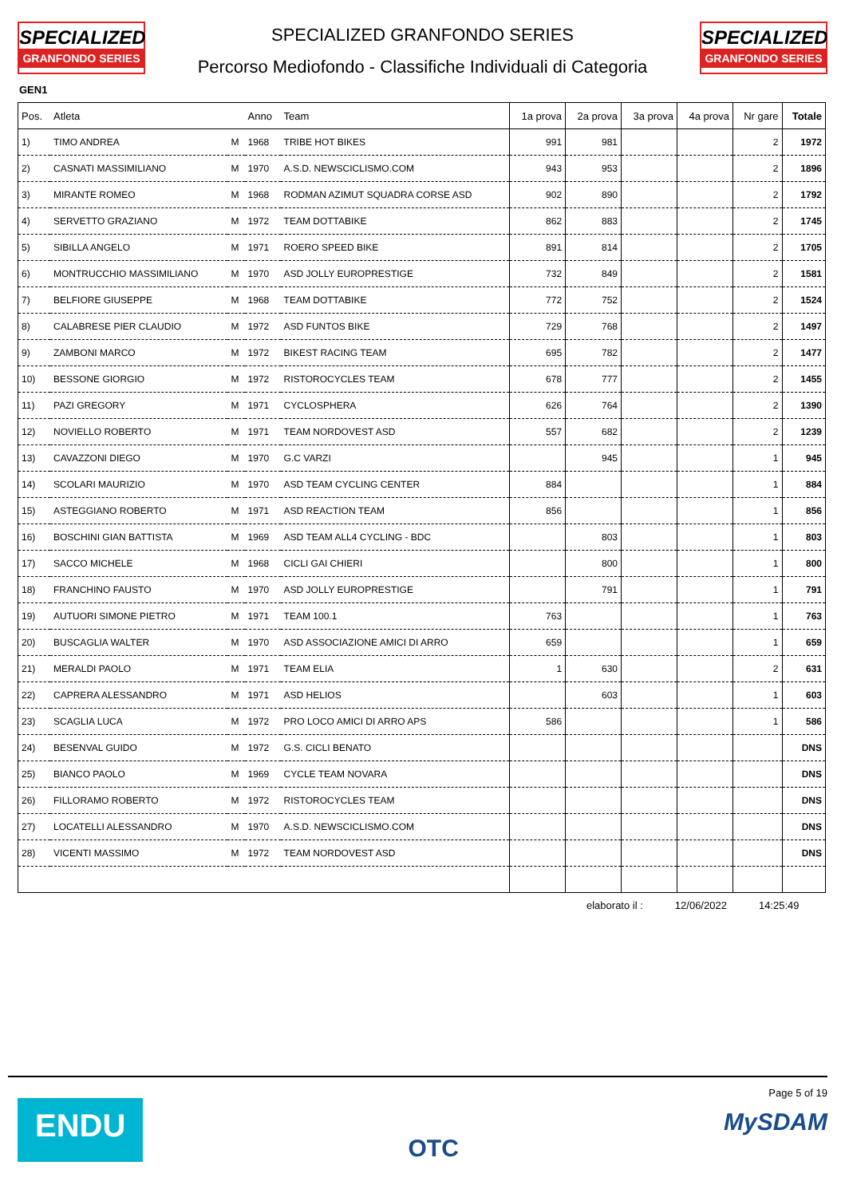SPECIALIZED
GRANFONDO SERIES
SPECIALIZED GRANFONDO SERIES
Percorso Mediofondo - Classifiche Individuali di Categoria
SPECIALIZED
GRANFONDO SERIES
GEN1
| Pos. | Atleta | | Anno | Team | 1a prova | 2a prova | 3a prova | 4a prova | Nr gare | Totale |
| --- | --- | --- | --- | --- | --- | --- | --- | --- | --- | --- |
| 1) | TIMO ANDREA | M | 1968 | TRIBE HOT BIKES | 991 | 981 | | | 2 | 1972 |
| 2) | CASNATI MASSIMILIANO | M | 1970 | A.S.D. NEWSCICLISMO.COM | 943 | 953 | | | 2 | 1896 |
| 3) | MIRANTE ROMEO | M | 1968 | RODMAN AZIMUT SQUADRA CORSE ASD | 902 | 890 | | | 2 | 1792 |
| 4) | SERVETTO GRAZIANO | M | 1972 | TEAM DOTTABIKE | 862 | 883 | | | 2 | 1745 |
| 5) | SIBILLA ANGELO | M | 1971 | ROERO SPEED BIKE | 891 | 814 | | | 2 | 1705 |
| 6) | MONTRUCCHIO MASSIMILIANO | M | 1970 | ASD JOLLY EUROPRESTIGE | 732 | 849 | | | 2 | 1581 |
| 7) | BELFIORE GIUSEPPE | M | 1968 | TEAM DOTTABIKE | 772 | 752 | | | 2 | 1524 |
| 8) | CALABRESE PIER CLAUDIO | M | 1972 | ASD FUNTOS BIKE | 729 | 768 | | | 2 | 1497 |
| 9) | ZAMBONI MARCO | M | 1972 | BIKEST RACING TEAM | 695 | 782 | | | 2 | 1477 |
| 10) | BESSONE GIORGIO | M | 1972 | RISTOROCYCLES TEAM | 678 | 777 | | | 2 | 1455 |
| 11) | PAZI GREGORY | M | 1971 | CYCLOSPHERA | 626 | 764 | | | 2 | 1390 |
| 12) | NOVIELLO ROBERTO | M | 1971 | TEAM NORDOVEST ASD | 557 | 682 | | | 2 | 1239 |
| 13) | CAVAZZONI DIEGO | M | 1970 | G.C VARZI | | 945 | | | 1 | 945 |
| 14) | SCOLARI MAURIZIO | M | 1970 | ASD TEAM CYCLING CENTER | 884 | | | | 1 | 884 |
| 15) | ASTEGGIANO ROBERTO | M | 1971 | ASD REACTION TEAM | 856 | | | | 1 | 856 |
| 16) | BOSCHINI GIAN BATTISTA | M | 1969 | ASD TEAM ALL4 CYCLING - BDC | | 803 | | | 1 | 803 |
| 17) | SACCO MICHELE | M | 1968 | CICLI GAI CHIERI | | 800 | | | 1 | 800 |
| 18) | FRANCHINO FAUSTO | M | 1970 | ASD JOLLY EUROPRESTIGE | | 791 | | | 1 | 791 |
| 19) | AUTUORI SIMONE PIETRO | M | 1971 | TEAM 100.1 | 763 | | | | 1 | 763 |
| 20) | BUSCAGLIA WALTER | M | 1970 | ASD ASSOCIAZIONE AMICI DI ARRO | 659 | | | | 1 | 659 |
| 21) | MERALDI PAOLO | M | 1971 | TEAM ELIA | 1 | 630 | | | 2 | 631 |
| 22) | CAPRERA ALESSANDRO | M | 1971 | ASD HELIOS | | 603 | | | 1 | 603 |
| 23) | SCAGLIA LUCA | M | 1972 | PRO LOCO AMICI DI ARRO APS | 586 | | | | 1 | 586 |
| 24) | BESENVAL GUIDO | M | 1972 | G.S. CICLI BENATO | | | | | | DNS |
| 25) | BIANCO PAOLO | M | 1969 | CYCLE TEAM NOVARA | | | | | | DNS |
| 26) | FILLORAMO ROBERTO | M | 1972 | RISTOROCYCLES TEAM | | | | | | DNS |
| 27) | LOCATELLI ALESSANDRO | M | 1970 | A.S.D. NEWSCICLISMO.COM | | | | | | DNS |
| 28) | VICENTI MASSIMO | M | 1972 | TEAM NORDOVEST ASD | | | | | | DNS |
elaborato il : 12/06/2022 14:25:49
ENDU
OTC
Page 5 of 19
MySDAM